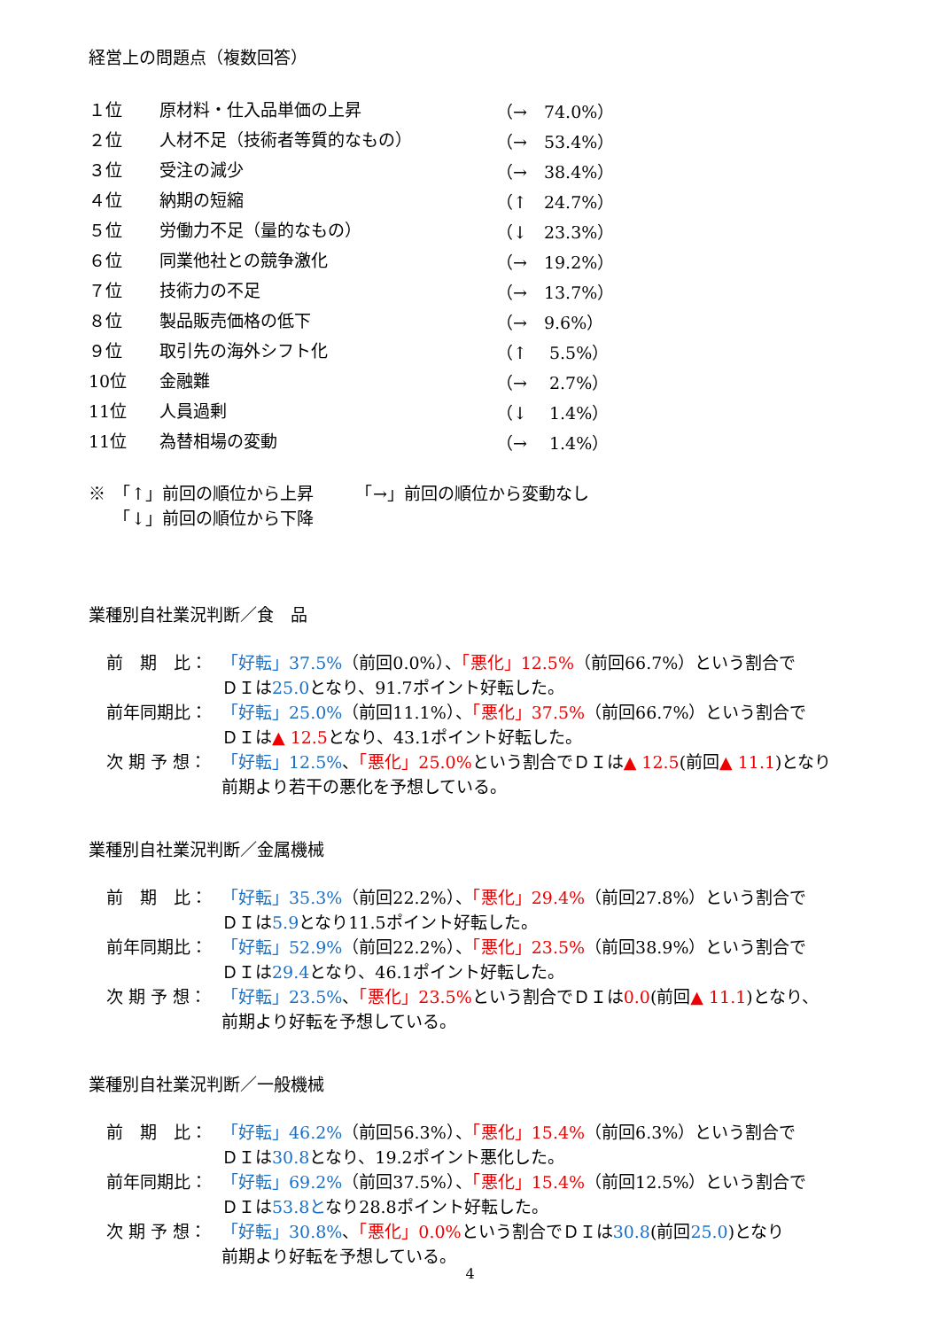経営上の問題点（複数回答）
| １位 | 原材料・仕入品単価の上昇 | （→ 74.0%） |
| ２位 | 人材不足（技術者等質的なもの） | （→ 53.4%） |
| ３位 | 受注の減少 | （→ 38.4%） |
| ４位 | 納期の短縮 | （↑ 24.7%） |
| ５位 | 労働力不足（量的なもの） | （↓ 23.3%） |
| ６位 | 同業他社との競争激化 | （→ 19.2%） |
| ７位 | 技術力の不足 | （→ 13.7%） |
| ８位 | 製品販売価格の低下 | （→ 9.6%） |
| ９位 | 取引先の海外シフト化 | （↑ 5.5%） |
| 10位 | 金融難 | （→ 2.7%） |
| 11位 | 人員過剰 | （↓ 1.4%） |
| 11位 | 為替相場の変動 | （→ 1.4%） |
※　「↑」前回の順位から上昇　　　「→」前回の順位から変動なし
　　「↓」前回の順位から下降
業種別自社業況判断／食　品
前　期　比： 「好転」37.5%（前回0.0%）、「悪化」12.5%（前回66.7%）という割合で
ＤＩは25.0となり、91.7ポイント好転した。
前年同期比： 「好転」25.0%（前回11.1%）、「悪化」37.5%（前回66.7%）という割合で
ＤＩは▲ 12.5となり、43.1ポイント好転した。
次 期 予 想： 「好転」12.5%、「悪化」25.0% という割合でＤＩは▲ 12.5(前回▲ 11.1)となり
前期より若干の悪化を予想している。
業種別自社業況判断／金属機械
前　期　比： 「好転」35.3%（前回22.2%）、「悪化」29.4%（前回27.8%）という割合で
ＤＩは5.9となり11.5ポイント好転した。
前年同期比： 「好転」52.9%（前回22.2%）、「悪化」23.5%（前回38.9%）という割合で
ＤＩは29.4となり、46.1ポイント好転した。
次 期 予 想： 「好転」23.5%、「悪化」23.5% という割合でＤＩは0.0(前回▲ 11.1)となり、
前期より好転を予想している。
業種別自社業況判断／一般機械
前　期　比： 「好転」46.2%（前回56.3%）、「悪化」15.4%（前回6.3%）という割合で
ＤＩは30.8となり、19.2ポイント悪化した。
前年同期比： 「好転」69.2%（前回37.5%）、「悪化」15.4%（前回12.5%）という割合で
ＤＩは53.8となり28.8ポイント好転した。
次 期 予 想： 「好転」30.8%、「悪化」0.0% という割合でＤＩは30.8(前回25.0)となり
前期より好転を予想している。
4